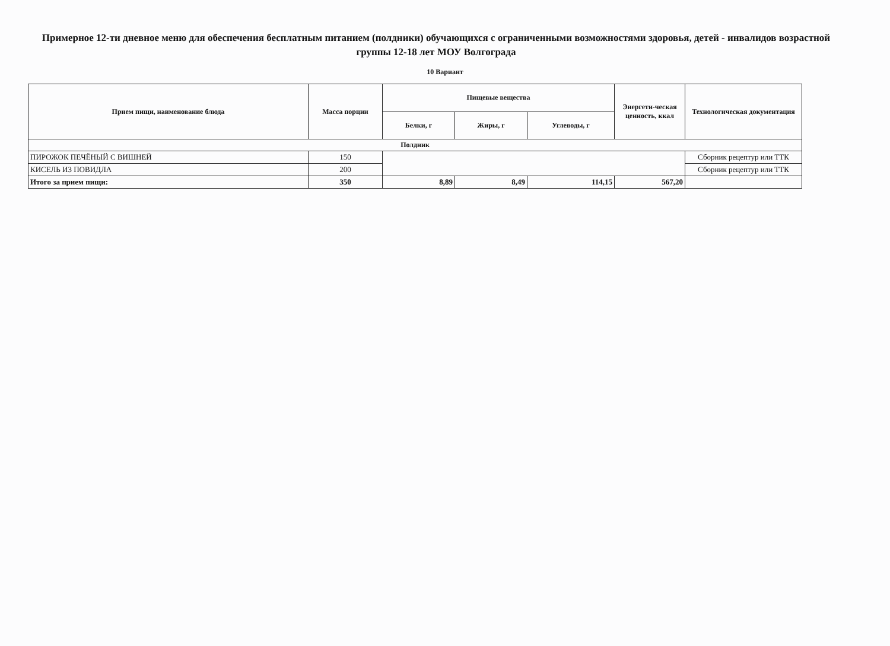Примерное 12-ти дневное меню для обеспечения бесплатным питанием (полдники) обучающихся с ограниченными возможностями здоровья, детей - инвалидов возрастной группы 12-18 лет МОУ Волгограда
10 Вариант
| Прием пищи, наименование блюда | Масса порции | Пищевые вещества | | | Энергети-ческая ценность, ккал | Технологическая документация |
| --- | --- | --- | --- | --- | --- | --- |
| | | Белки, г | Жиры, г | Углеводы, г | | |
| Полдник | | | | | | |
| ПИРОЖОК ПЕЧЁНЫЙ С ВИШНЕЙ | 150 | | | | | Сборник рецептур или ТТК |
| КИСЕЛЬ ИЗ ПОВИДЛА | 200 | | | | | Сборник рецептур или ТТК |
| Итого за прием пищи: | 350 | 8,89 | 8,49 | 114,15 | 567,20 | |